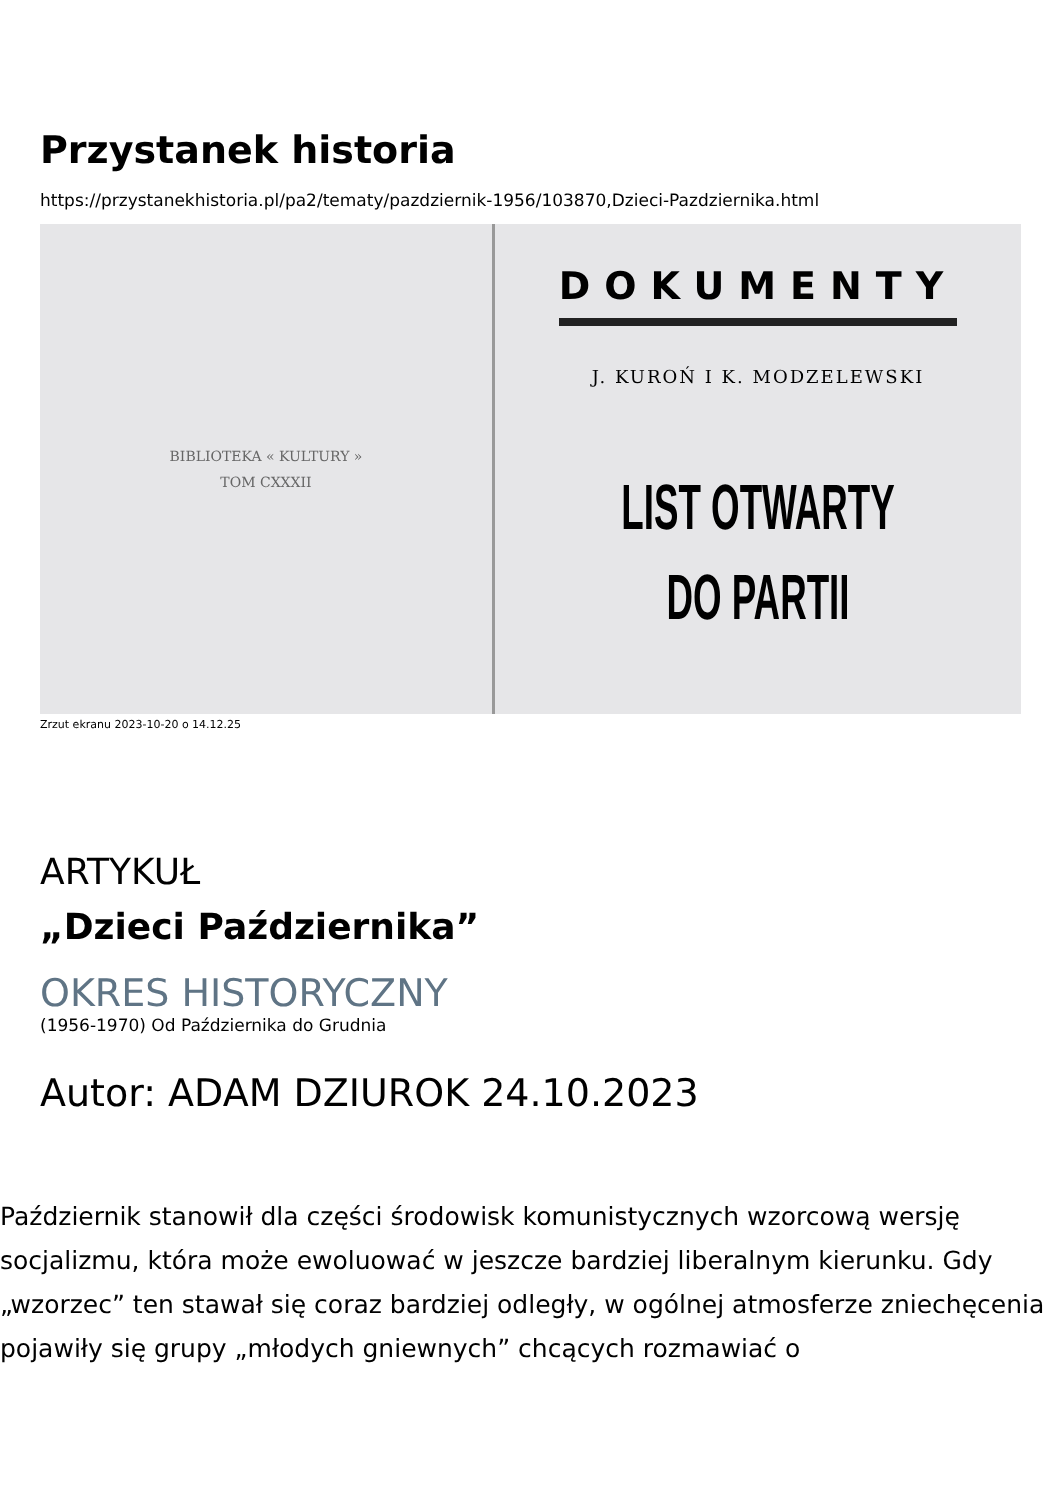Przystanek historia
https://przystanekhistoria.pl/pa2/tematy/pazdziernik-1956/103870,Dzieci-Pazdziernika.html
BIBLIOTEKA « KULTURY »
TOM CXXXII
DOKUMENTY
J. KUROŃ I K. MODZELEWSKI
LIST OTWARTY
DO PARTII
Zrzut ekranu 2023-10-20 o 14.12.25
ARTYKUŁ
„Dzieci Października”
OKRES HISTORYCZNY
(1956-1970) Od Października do Grudnia
Autor: ADAM DZIUROK 24.10.2023
Październik stanowił dla części środowisk komunistycznych wzorcową wersję socjalizmu, która może ewoluować w jeszcze bardziej liberalnym kierunku. Gdy „wzorzec” ten stawał się coraz bardziej odległy, w ogólnej atmosferze zniechęcenia pojawiły się grupy „młodych gniewnych” chcących rozmawiać o